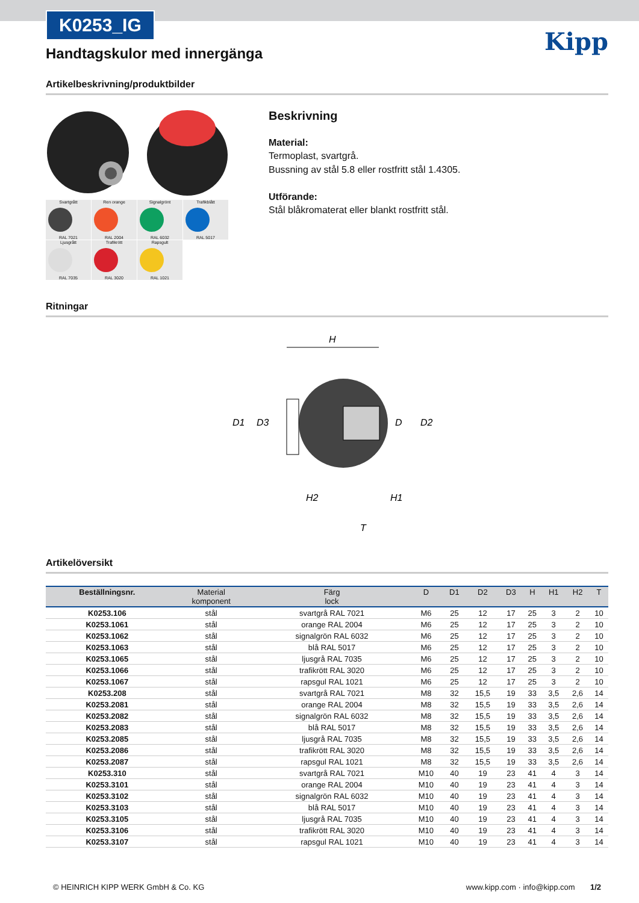K0253_IG
Kipp
Handtagskulor med innergänga
Artikelbeskrivning/produktbilder
Svartgrått RAL 7021
Ren orange RAL 2004
Signalgrönt RAL 6032
Trafikblått RAL 5017
Ljusgrått RAL 7035
Trafikrött RAL 3020
Rapsgult RAL 1021
Beskrivning
Material:
Termoplast, svartgrå.
Bussning av stål 5.8 eller rostfritt stål 1.4305.
Utförande:
Stål blåkromaterat eller blankt rostfritt stål.
Ritningar
H
D1
D3
D
D2
H2
H1
T
Artikelöversikt
| Beställningsnr. | Material komponent | Färg lock | D | D1 | D2 | D3 | H | H1 | H2 | T |
| --- | --- | --- | --- | --- | --- | --- | --- | --- | --- | --- |
| K0253.106 | stål | svartgrå RAL 7021 | M6 | 25 | 12 | 17 | 25 | 3 | 2 | 10 |
| K0253.1061 | stål | orange RAL 2004 | M6 | 25 | 12 | 17 | 25 | 3 | 2 | 10 |
| K0253.1062 | stål | signalgrön RAL 6032 | M6 | 25 | 12 | 17 | 25 | 3 | 2 | 10 |
| K0253.1063 | stål | blå RAL 5017 | M6 | 25 | 12 | 17 | 25 | 3 | 2 | 10 |
| K0253.1065 | stål | ljusgrå RAL 7035 | M6 | 25 | 12 | 17 | 25 | 3 | 2 | 10 |
| K0253.1066 | stål | trafikrött RAL 3020 | M6 | 25 | 12 | 17 | 25 | 3 | 2 | 10 |
| K0253.1067 | stål | rapsgul RAL 1021 | M6 | 25 | 12 | 17 | 25 | 3 | 2 | 10 |
| K0253.208 | stål | svartgrå RAL 7021 | M8 | 32 | 15,5 | 19 | 33 | 3,5 | 2,6 | 14 |
| K0253.2081 | stål | orange RAL 2004 | M8 | 32 | 15,5 | 19 | 33 | 3,5 | 2,6 | 14 |
| K0253.2082 | stål | signalgrön RAL 6032 | M8 | 32 | 15,5 | 19 | 33 | 3,5 | 2,6 | 14 |
| K0253.2083 | stål | blå RAL 5017 | M8 | 32 | 15,5 | 19 | 33 | 3,5 | 2,6 | 14 |
| K0253.2085 | stål | ljusgrå RAL 7035 | M8 | 32 | 15,5 | 19 | 33 | 3,5 | 2,6 | 14 |
| K0253.2086 | stål | trafikrött RAL 3020 | M8 | 32 | 15,5 | 19 | 33 | 3,5 | 2,6 | 14 |
| K0253.2087 | stål | rapsgul RAL 1021 | M8 | 32 | 15,5 | 19 | 33 | 3,5 | 2,6 | 14 |
| K0253.310 | stål | svartgrå RAL 7021 | M10 | 40 | 19 | 23 | 41 | 4 | 3 | 14 |
| K0253.3101 | stål | orange RAL 2004 | M10 | 40 | 19 | 23 | 41 | 4 | 3 | 14 |
| K0253.3102 | stål | signalgrön RAL 6032 | M10 | 40 | 19 | 23 | 41 | 4 | 3 | 14 |
| K0253.3103 | stål | blå RAL 5017 | M10 | 40 | 19 | 23 | 41 | 4 | 3 | 14 |
| K0253.3105 | stål | ljusgrå RAL 7035 | M10 | 40 | 19 | 23 | 41 | 4 | 3 | 14 |
| K0253.3106 | stål | trafikrött RAL 3020 | M10 | 40 | 19 | 23 | 41 | 4 | 3 | 14 |
| K0253.3107 | stål | rapsgul RAL 1021 | M10 | 40 | 19 | 23 | 41 | 4 | 3 | 14 |
© HEINRICH KIPP WERK GmbH & Co. KG www.kipp.com · info@kipp.com 1/2